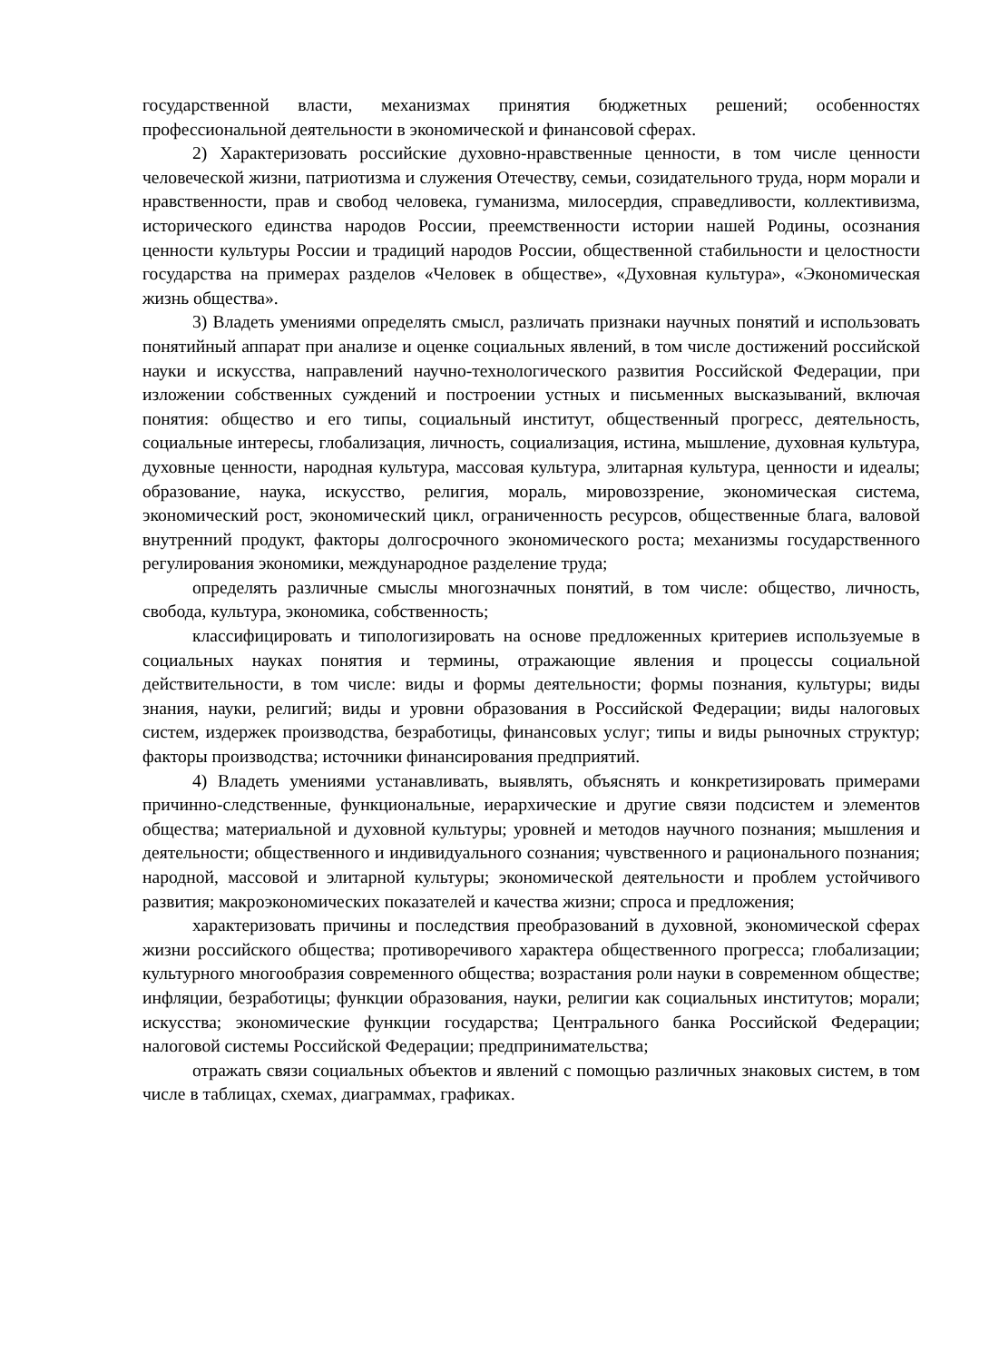государственной власти, механизмах принятия бюджетных решений; особенностях профессиональной деятельности в экономической и финансовой сферах.
2) Характеризовать российские духовно-нравственные ценности, в том числе ценности человеческой жизни, патриотизма и служения Отечеству, семьи, созидательного труда, норм морали и нравственности, прав и свобод человека, гуманизма, милосердия, справедливости, коллективизма, исторического единства народов России, преемственности истории нашей Родины, осознания ценности культуры России и традиций народов России, общественной стабильности и целостности государства на примерах разделов «Человек в обществе», «Духовная культура», «Экономическая жизнь общества».
3) Владеть умениями определять смысл, различать признаки научных понятий и использовать понятийный аппарат при анализе и оценке социальных явлений, в том числе достижений российской науки и искусства, направлений научно-технологического развития Российской Федерации, при изложении собственных суждений и построении устных и письменных высказываний, включая понятия: общество и его типы, социальный институт, общественный прогресс, деятельность, социальные интересы, глобализация, личность, социализация, истина, мышление, духовная культура, духовные ценности, народная культура, массовая культура, элитарная культура, ценности и идеалы; образование, наука, искусство, религия, мораль, мировоззрение, экономическая система, экономический рост, экономический цикл, ограниченность ресурсов, общественные блага, валовой внутренний продукт, факторы долгосрочного экономического роста; механизмы государственного регулирования экономики, международное разделение труда;
определять различные смыслы многозначных понятий, в том числе: общество, личность, свобода, культура, экономика, собственность;
классифицировать и типологизировать на основе предложенных критериев используемые в социальных науках понятия и термины, отражающие явления и процессы социальной действительности, в том числе: виды и формы деятельности; формы познания, культуры; виды знания, науки, религий; виды и уровни образования в Российской Федерации; виды налоговых систем, издержек производства, безработицы, финансовых услуг; типы и виды рыночных структур; факторы производства; источники финансирования предприятий.
4) Владеть умениями устанавливать, выявлять, объяснять и конкретизировать примерами причинно-следственные, функциональные, иерархические и другие связи подсистем и элементов общества; материальной и духовной культуры; уровней и методов научного познания; мышления и деятельности; общественного и индивидуального сознания; чувственного и рационального познания; народной, массовой и элитарной культуры; экономической деятельности и проблем устойчивого развития; макроэкономических показателей и качества жизни; спроса и предложения;
характеризовать причины и последствия преобразований в духовной, экономической сферах жизни российского общества; противоречивого характера общественного прогресса; глобализации; культурного многообразия современного общества; возрастания роли науки в современном обществе; инфляции, безработицы; функции образования, науки, религии как социальных институтов; морали; искусства; экономические функции государства; Центрального банка Российской Федерации; налоговой системы Российской Федерации; предпринимательства;
отражать связи социальных объектов и явлений с помощью различных знаковых систем, в том числе в таблицах, схемах, диаграммах, графиках.